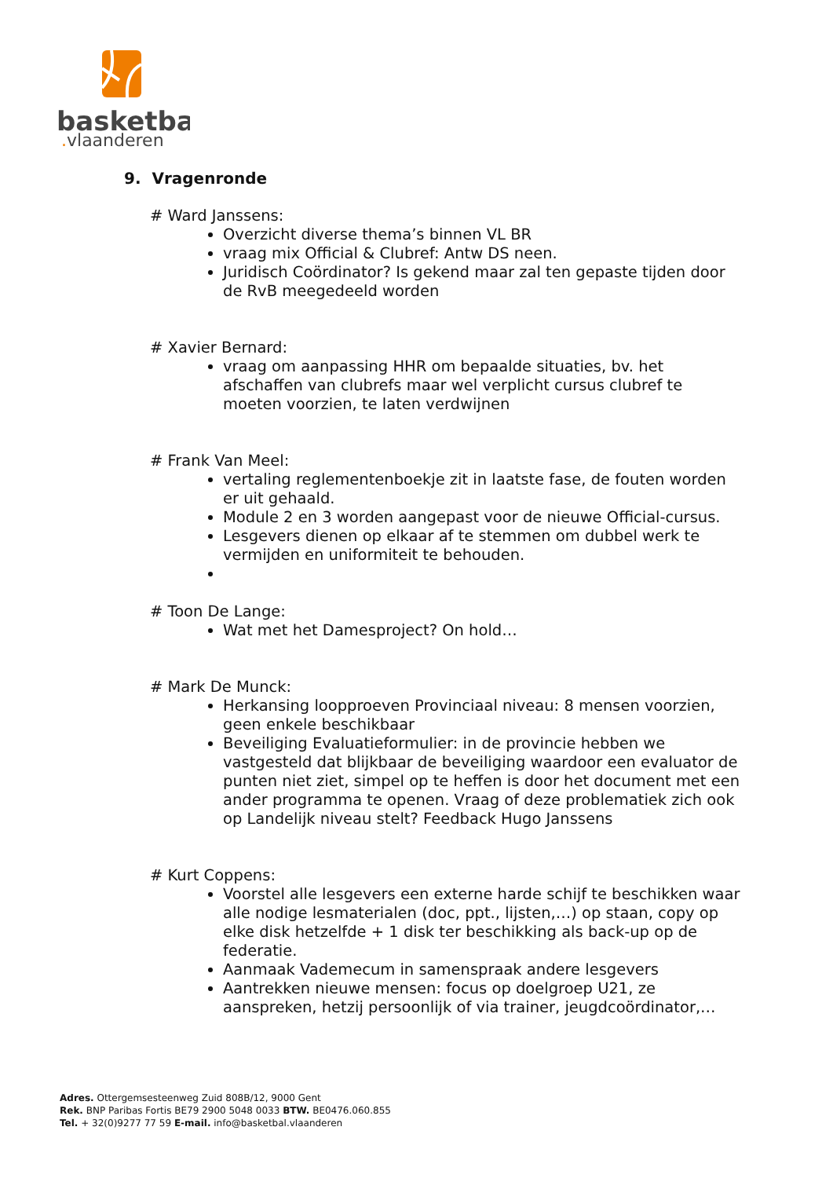basketbal
.vlaanderen
9. Vragenronde
# Ward Janssens:
Overzicht diverse thema’s binnen VL BR
vraag mix Official & Clubref: Antw DS neen.
Juridisch Coördinator? Is gekend maar zal ten gepaste tijden door de RvB meegedeeld worden
# Xavier Bernard:
vraag om aanpassing HHR om bepaalde situaties, bv. het afschaffen van clubrefs maar wel verplicht cursus clubref te moeten voorzien, te laten verdwijnen
# Frank Van Meel:
vertaling reglementenboekje zit in laatste fase, de fouten worden er uit gehaald.
Module 2 en 3 worden aangepast voor de nieuwe Official-cursus.
Lesgevers dienen op elkaar af te stemmen om dubbel werk te vermijden en uniformiteit te behouden.
# Toon De Lange:
Wat met het Damesproject? On hold…
# Mark De Munck:
Herkansing loopproeven Provinciaal niveau: 8 mensen voorzien, geen enkele beschikbaar
Beveiliging Evaluatieformulier: in de provincie hebben we vastgesteld dat blijkbaar de beveiliging waardoor een evaluator de punten niet ziet, simpel op te heffen is door het document met een ander programma te openen. Vraag of deze problematiek zich ook op Landelijk niveau stelt? Feedback Hugo Janssens
# Kurt Coppens:
Voorstel alle lesgevers een externe harde schijf te beschikken waar alle nodige lesmaterialen (doc, ppt., lijsten,…) op staan, copy op elke disk hetzelfde + 1 disk ter beschikking als back-up op de federatie.
Aanmaak Vademecum in samenspraak andere lesgevers
Aantrekken nieuwe mensen: focus op doelgroep U21, ze aanspreken, hetzij persoonlijk of via trainer, jeugdcoördinator,…
Adres. Ottergemsesteenweg Zuid 808B/12, 9000 Gent
Rek. BNP Paribas Fortis BE79 2900 5048 0033 BTW. BE0476.060.855
Tel. + 32(0)9277 77 59 E-mail. info@basketbal.vlaanderen